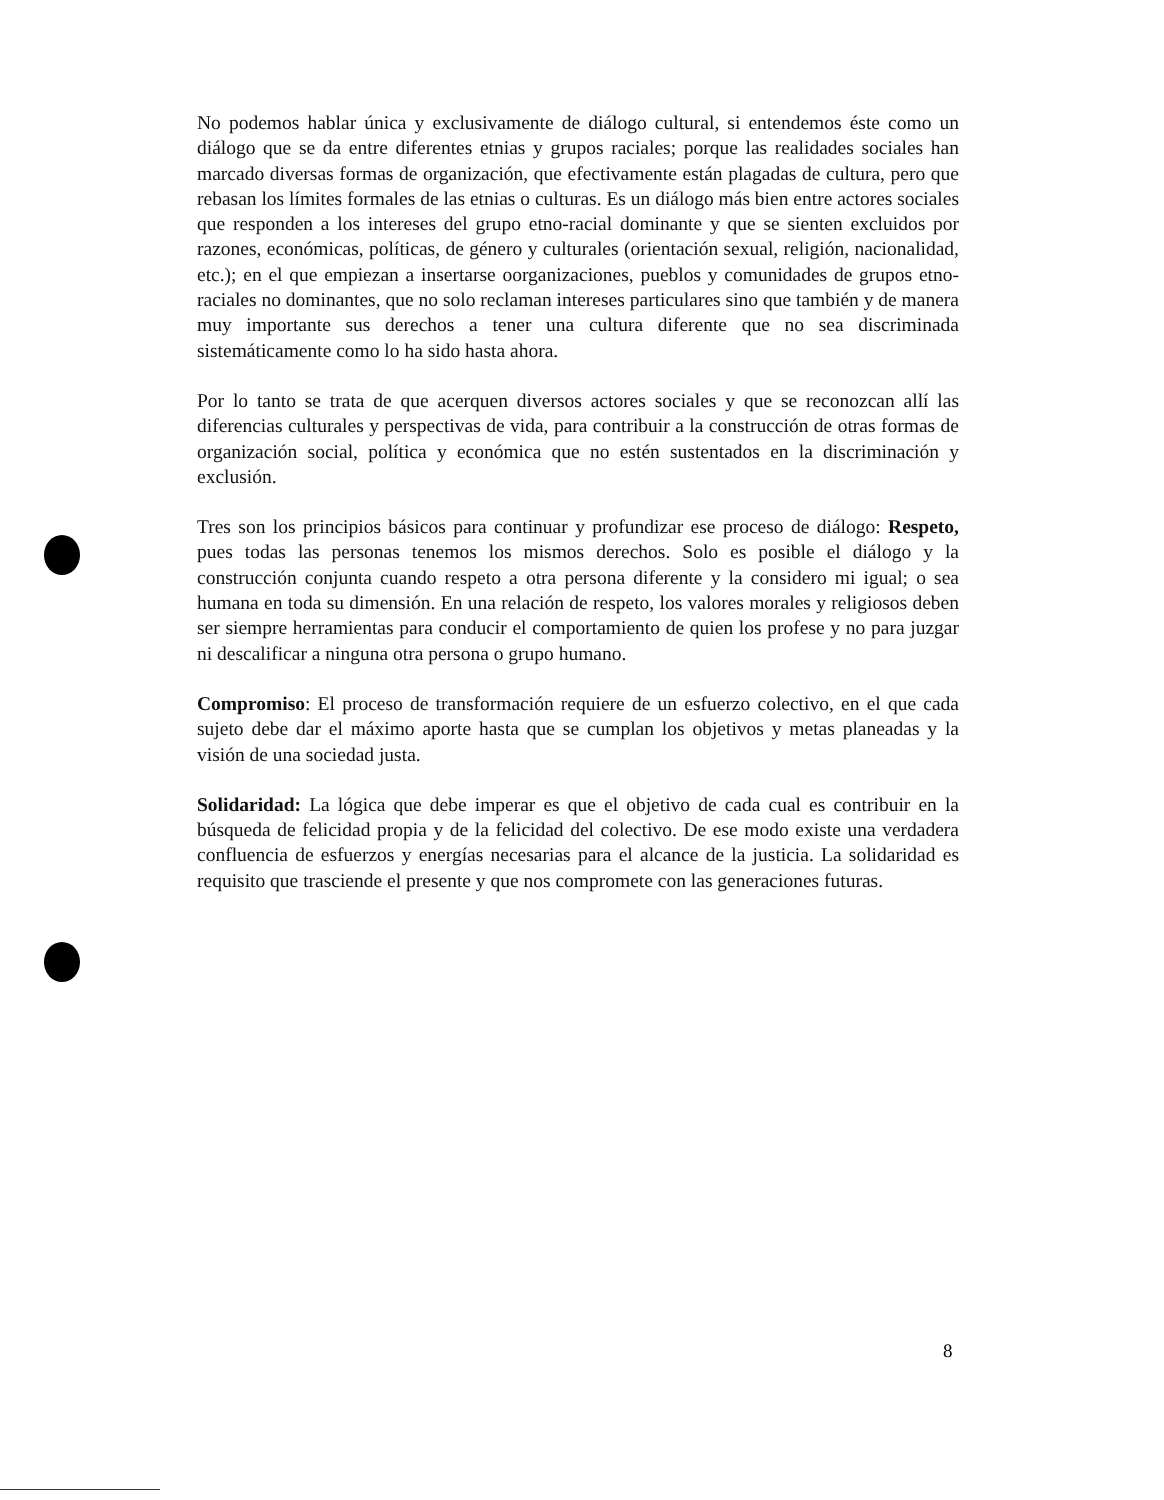No podemos hablar única y exclusivamente de diálogo cultural, si entendemos éste como un diálogo que se da entre diferentes etnias y grupos raciales; porque las realidades sociales han marcado diversas formas de organización, que efectivamente están plagadas de cultura, pero que rebasan los límites formales de las etnias o culturas. Es un diálogo más bien entre actores sociales que responden a los intereses del grupo etno-racial dominante y que se sienten excluidos por razones, económicas, políticas, de género y culturales (orientación sexual, religión, nacionalidad, etc.); en el que empiezan a insertarse oorganizaciones, pueblos y comunidades de grupos etno-raciales no dominantes, que no solo reclaman intereses particulares sino que también y de manera muy importante sus derechos a tener una cultura diferente que no sea discriminada sistemáticamente como lo ha sido hasta ahora.
Por lo tanto se trata de que acerquen diversos actores sociales y que se reconozcan allí las diferencias culturales y perspectivas de vida, para contribuir a la construcción de otras formas de organización social, política y económica que no estén sustentados en la discriminación y exclusión.
Tres son los principios básicos para continuar y profundizar ese proceso de diálogo: Respeto, pues todas las personas tenemos los mismos derechos. Solo es posible el diálogo y la construcción conjunta cuando respeto a otra persona diferente y la considero mi igual; o sea humana en toda su dimensión. En una relación de respeto, los valores morales y religiosos deben ser siempre herramientas para conducir el comportamiento de quien los profese y no para juzgar ni descalificar a ninguna otra persona o grupo humano.
Compromiso: El proceso de transformación requiere de un esfuerzo colectivo, en el que cada sujeto debe dar el máximo aporte hasta que se cumplan los objetivos y metas planeadas y la visión de una sociedad justa.
Solidaridad: La lógica que debe imperar es que el objetivo de cada cual es contribuir en la búsqueda de felicidad propia y de la felicidad del colectivo. De ese modo existe una verdadera confluencia de esfuerzos y energías necesarias para el alcance de la justicia. La solidaridad es requisito que trasciende el presente y que nos compromete con las generaciones futuras.
8